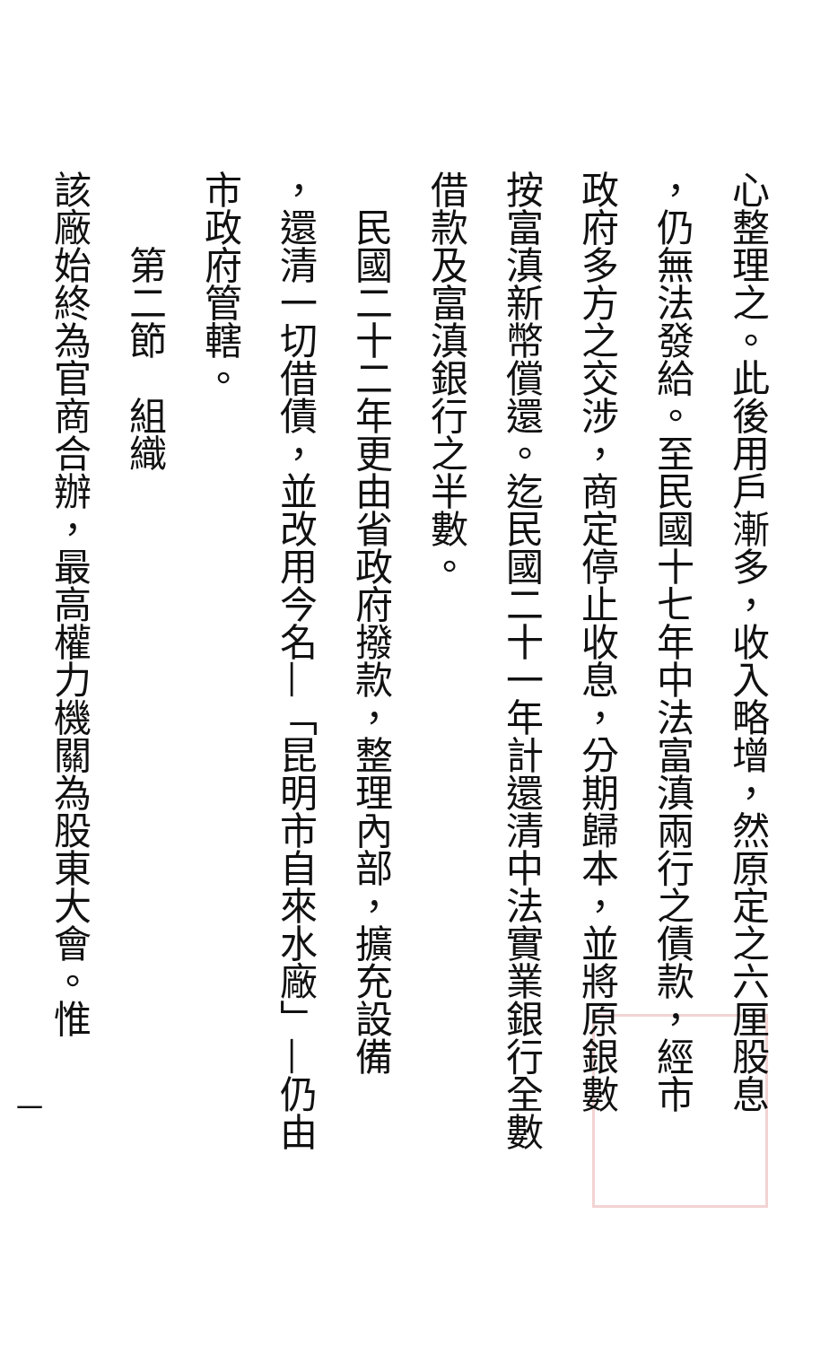心整理之。此後用戶漸多，收入略增，然原定之六厘股息
，仍無法發給。至民國十七年中法富滇兩行之債款，經市
政府多方之交涉，商定停止收息，分期歸本，並將原銀數
按富滇新幣償還。迄民國二十一年計還清中法實業銀行全數
借款及富滇銀行之半數。
民國二十二年更由省政府撥款，整理內部，擴充設備
，還清一切借債，並改用今名—「昆明市自來水廠」—仍由
市政府管轄。
第二節　組織
該廠始終為官商合辦，最高權力機關為股東大會。惟
一